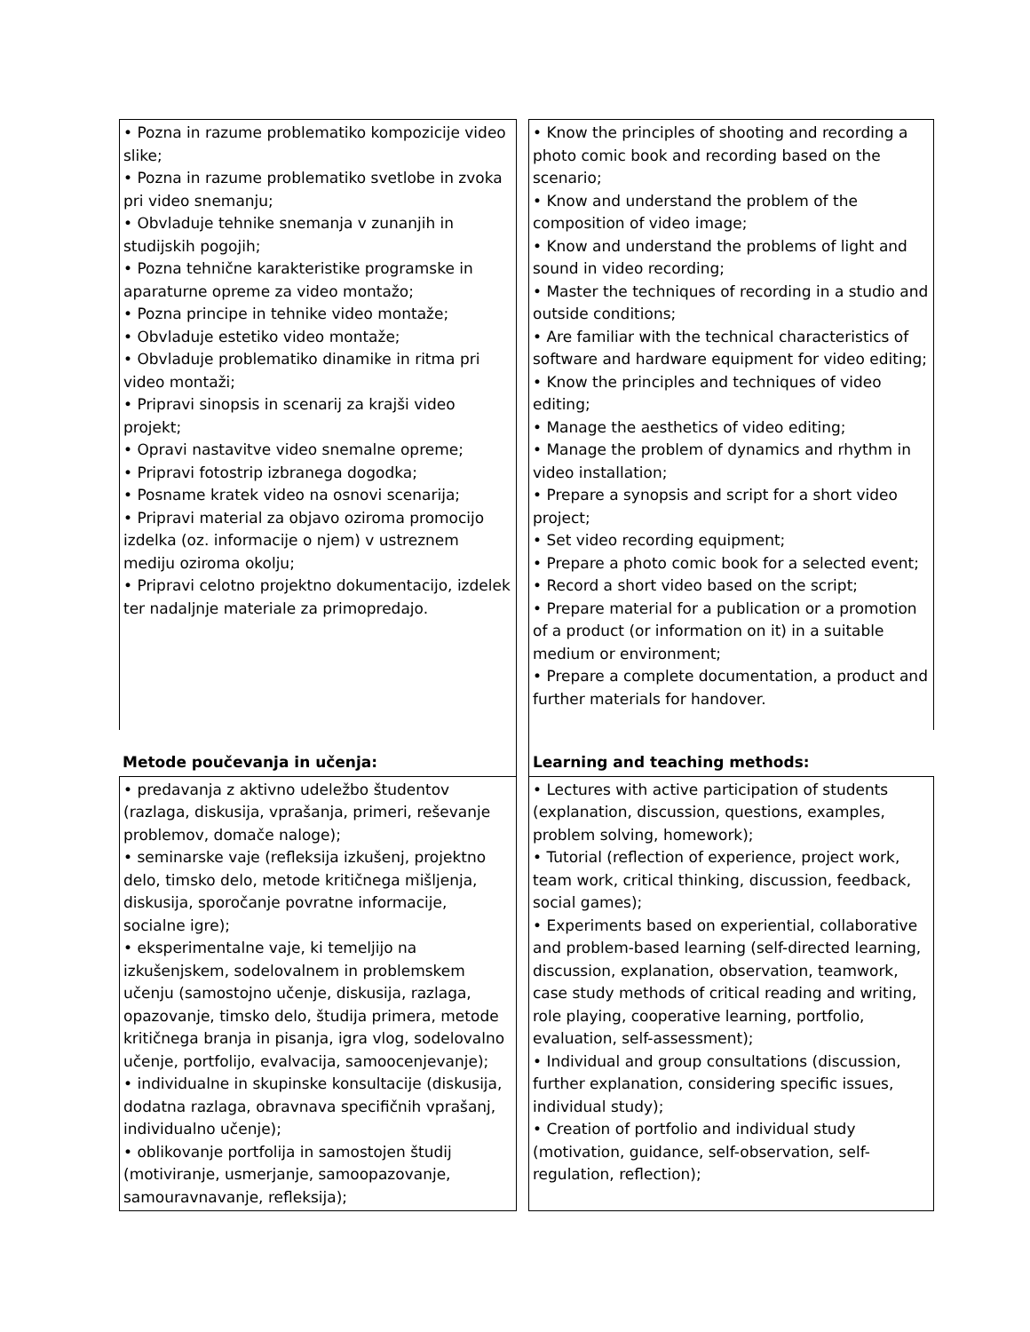• Pozna in razume problematiko kompozicije video slike;
• Pozna in razume problematiko svetlobe in zvoka pri video snemanju;
• Obvladuje tehnike snemanja v zunanjih in studijskih pogojih;
• Pozna tehnične karakteristike programske in aparaturne opreme za video montažo;
• Pozna principe in tehnike video montaže;
• Obvladuje estetiko video montaže;
• Obvladuje problematiko dinamike in ritma pri video montaži;
• Pripravi sinopsis in scenarij za krajši video projekt;
• Opravi nastavitve video snemalne opreme;
• Pripravi fotostrip izbranega dogodka;
• Posname kratek video na osnovi scenarija;
• Pripravi material za objavo oziroma promocijo izdelka (oz. informacije o njem) v ustreznem mediju oziroma okolju;
• Pripravi celotno projektno dokumentacijo, izdelek ter nadaljnje materiale za primopredajo.
• Know the principles of shooting and recording a photo comic book and recording based on the scenario;
• Know and understand the problem of the composition of video image;
• Know and understand the problems of light and sound in video recording;
• Master the techniques of recording in a studio and outside conditions;
• Are familiar with the technical characteristics of software and hardware equipment for video editing;
• Know the principles and techniques of video editing;
• Manage the aesthetics of video editing;
• Manage the problem of dynamics and rhythm in video installation;
• Prepare a synopsis and script for a short video project;
• Set video recording equipment;
• Prepare a photo comic book for a selected event;
• Record a short video based on the script;
• Prepare material for a publication or a promotion of a product (or information on it) in a suitable medium or environment;
• Prepare a complete documentation, a product and further materials for handover.
Metode poučevanja in učenja: Learning and teaching methods:
• predavanja z aktivno udeležbo študentov (razlaga, diskusija, vprašanja, primeri, reševanje problemov, domače naloge);
• seminarske vaje (refleksija izkušenj, projektno delo, timsko delo, metode kritičnega mišljenja, diskusija, sporočanje povratne informacije, socialne igre);
• eksperimentalne vaje, ki temeljijo na izkušenjskem, sodelovalnem in problemskem učenju (samostojno učenje, diskusija, razlaga, opazovanje, timsko delo, študija primera, metode kritičnega branja in pisanja, igra vlog, sodelovalno učenje, portfolijo, evalvacija, samoocenjevanje);
• individualne in skupinske konsultacije (diskusija, dodatna razlaga, obravnava specifičnih vprašanj, individualno učenje);
• oblikovanje portfolija in samostojen študij (motiviranje, usmerjanje, samoopazovanje, samouravnavanje, refleksija);
• Lectures with active participation of students (explanation, discussion, questions, examples, problem solving, homework);
• Tutorial (reflection of experience, project work, team work, critical thinking, discussion, feedback, social games);
• Experiments based on experiential, collaborative and problem-based learning (self-directed learning, discussion, explanation, observation, teamwork, case study methods of critical reading and writing, role playing, cooperative learning, portfolio, evaluation, self-assessment);
• Individual and group consultations (discussion, further explanation, considering specific issues, individual study);
• Creation of portfolio and individual study (motivation, guidance, self-observation, self-regulation, reflection);